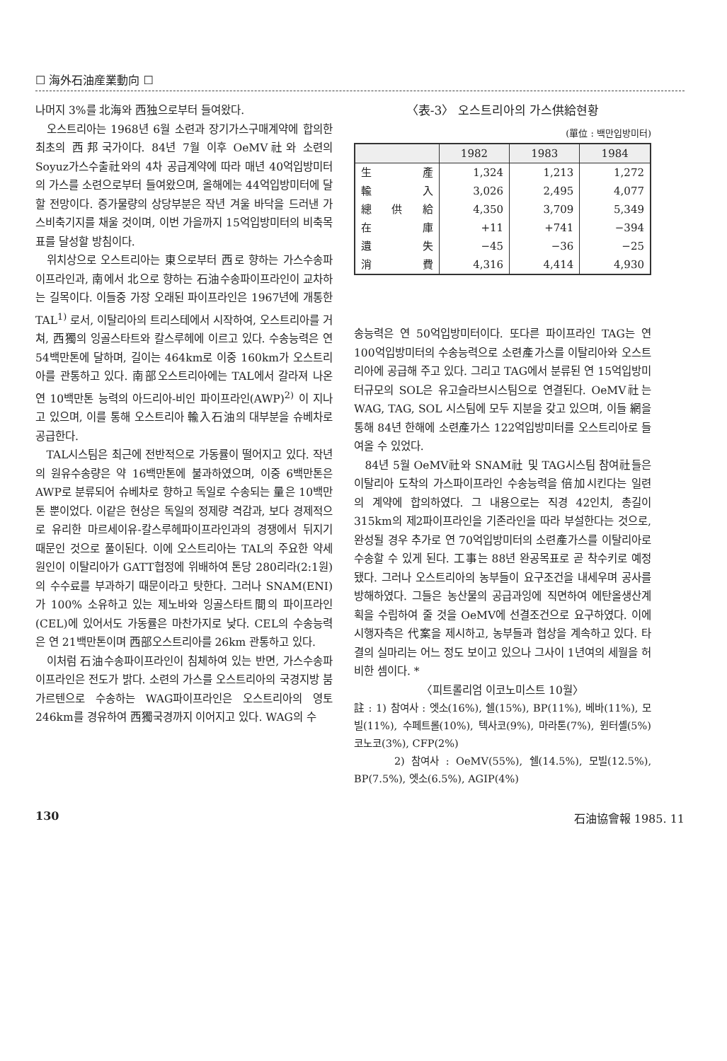☐ 海外石油産業動向 ☐
나머지 3%를 北海와 西独으로부터 들여왔다.
오스트리아는 1968년 6월 소련과 장기가스구매계약에 합의한 최초의 西邦국가이다. 84년 7월 이후 OeMV社와 소련의 Soyuz가스수출社와의 4차 공급계약에 따라 매년 40억입방미터의 가스를 소련으로부터 들여왔으며, 올해에는 44억입방미터에 달할 전망이다. 증가물량의 상당부분은 작년 겨울 바닥을 드러낸 가스비축기지를 채울 것이며, 이번 가을까지 15억입방미터의 비축목표를 달성할 방침이다.
위치상으로 오스트리아는 東으로부터 西로 향하는 가스수송파이프라인과, 南에서 北으로 향하는 石油수송파이프라인이 교차하는 길목이다. 이들중 가장 오래된 파이프라인은 1967년에 개통한 TAL<sup>1)</sup> 로서, 이탈리아의 트리스테에서 시작하여, 오스트리아를 거쳐, 西獨의 잉골스타트와 칼스루헤에 이르고 있다. 수송능력은 연 54백만톤에 달하며, 길이는 464km로 이중 160km가 오스트리아를 관통하고 있다. 南部오스트리아에는 TAL에서 갈라져 나온 연 10백만톤 능력의 아드리아-비인 파이프라인(AWP)<sup>2)</sup> 이 지나고 있으며, 이를 통해 오스트리아 輸入石油의 대부분을 슈베차로 공급한다.
TAL시스팀은 최근에 전반적으로 가동률이 떨어지고 있다. 작년의 원유수송량은 약 16백만톤에 불과하였으며, 이중 6백만톤은 AWP로 분류되어 슈베차로 향하고 독일로 수송되는 量은 10백만톤 뿐이었다. 이같은 현상은 독일의 정제량 격감과, 보다 경제적으로 유리한 마르세이유-칼스루헤파이프라인과의 경쟁에서 뒤지기 때문인 것으로 풀이된다. 이에 오스트리아는 TAL의 주요한 약세 원인이 이탈리아가 GATT협정에 위배하여 톤당 280리라(2:1원)의 수수료를 부과하기 때문이라고 탓한다. 그러나 SNAM(ENI)가 100% 소유하고 있는 제노바와 잉골스타트間의 파이프라인(CEL)에 있어서도 가동률은 마찬가지로 낮다. CEL의 수송능력은 연 21백만톤이며 西部오스트리아를 26km 관통하고 있다.
이처럼 石油수송파이프라인이 침체하여 있는 반면, 가스수송파이프라인은 전도가 밝다. 소련의 가스를 오스트리아의 국경지방 붐가르텐으로 수송하는 WAG파이프라인은 오스트리아의 영토 246km를 경유하여 西獨국경까지 이어지고 있다. WAG의 수
〈表-3〉 오스트리아의 가스供給현황
(單位 : 백만입방미터)
| | 1982 | 1983 | 1984 |
| --- | --- | --- | --- |
| 生 產 | 1,324 | 1,213 | 1,272 |
| 輸 入 | 3,026 | 2,495 | 4,077 |
| 總 供 給 | 4,350 | 3,709 | 5,349 |
| 在 庫 | +11 | +741 | −394 |
| 遺 失 | −45 | −36 | −25 |
| 消 費 | 4,316 | 4,414 | 4,930 |
송능력은 연 50억입방미터이다. 또다른 파이프라인 TAG는 연 100억입방미터의 수송능력으로 소련產가스를 이탈리아와 오스트리아에 공급해 주고 있다. 그리고 TAG에서 분류된 연 15억입방미터규모의 SOL은 유고슬라브시스팀으로 연결된다. OeMV社는 WAG, TAG, SOL 시스팀에 모두 지분을 갖고 있으며, 이들 網을 통해 84년 한해에 소련產가스 122억입방미터를 오스트리아로 들여올 수 있었다.
84년 5월 OeMV社와 SNAM社 및 TAG시스팀 참여社들은 이탈리아 도착의 가스파이프라인 수송능력을 倍加시킨다는 일련의 계약에 합의하였다. 그 내용으로는 직경 42인치, 총길이 315km의 제2파이프라인을 기존라인을 따라 부설한다는 것으로, 완성될 경우 추가로 연 70억입방미터의 소련產가스를 이탈리아로 수송할 수 있게 된다. 工事는 88년 완공목표로 곧 착수키로 예정됐다. 그러나 오스트리아의 농부들이 요구조건을 내세우며 공사를 방해하였다. 그들은 농산물의 공급과잉에 직면하여 에탄올생산계획을 수립하여 줄 것을 OeMV에 선결조건으로 요구하였다. 이에 시행자측은 代案을 제시하고, 농부들과 협상을 계속하고 있다. 타결의 실마리는 어느 정도 보이고 있으나 그사이 1년여의 세월을 허비한 셈이다. *
〈피트롤리엄 이코노미스트 10월〉
註 : 1) 참여사 : 엣소(16%), 쉘(15%), BP(11%), 베바(11%), 모빌(11%), 수페트롤(10%), 텍사코(9%), 마라톤(7%), 윈터셸(5%) 코노코(3%), CFP(2%)
2) 참여사 : OeMV(55%), 쉘(14.5%), 모빌(12.5%), BP(7.5%), 엣소(6.5%), AGIP(4%)
130 石油協會報 1985. 11